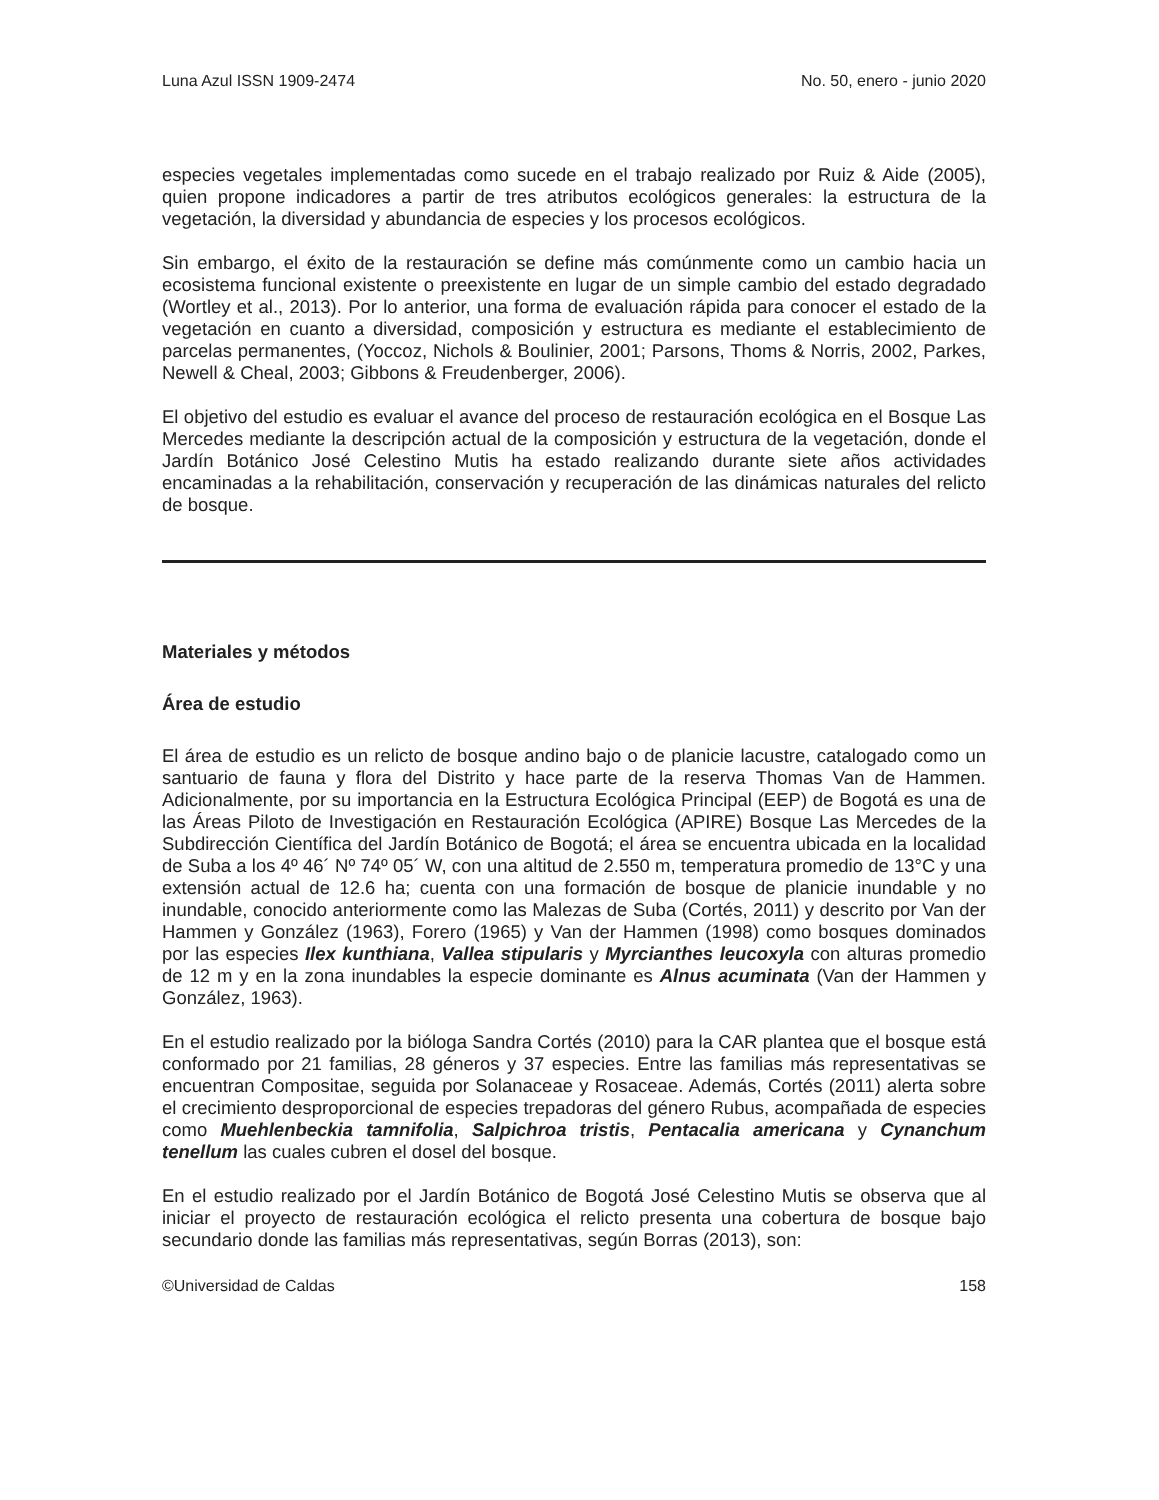Luna Azul ISSN 1909-2474 No. 50, enero - junio 2020
especies vegetales implementadas como sucede en el trabajo realizado por Ruiz & Aide (2005), quien propone indicadores a partir de tres atributos ecológicos generales: la estructura de la vegetación, la diversidad y abundancia de especies y los procesos ecológicos.
Sin embargo, el éxito de la restauración se define más comúnmente como un cambio hacia un ecosistema funcional existente o preexistente en lugar de un simple cambio del estado degradado (Wortley et al., 2013). Por lo anterior, una forma de evaluación rápida para conocer el estado de la vegetación en cuanto a diversidad, composición y estructura es mediante el establecimiento de parcelas permanentes, (Yoccoz, Nichols & Boulinier, 2001; Parsons, Thoms & Norris, 2002, Parkes, Newell & Cheal, 2003; Gibbons & Freudenberger, 2006).
El objetivo del estudio es evaluar el avance del proceso de restauración ecológica en el Bosque Las Mercedes mediante la descripción actual de la composición y estructura de la vegetación, donde el Jardín Botánico José Celestino Mutis ha estado realizando durante siete años actividades encaminadas a la rehabilitación, conservación y recuperación de las dinámicas naturales del relicto de bosque.
Materiales y métodos
Área de estudio
El área de estudio es un relicto de bosque andino bajo o de planicie lacustre, catalogado como un santuario de fauna y flora del Distrito y hace parte de la reserva Thomas Van de Hammen. Adicionalmente, por su importancia en la Estructura Ecológica Principal (EEP) de Bogotá es una de las Áreas Piloto de Investigación en Restauración Ecológica (APIRE) Bosque Las Mercedes de la Subdirección Científica del Jardín Botánico de Bogotá; el área se encuentra ubicada en la localidad de Suba a los 4º 46´ Nº 74º 05´ W, con una altitud de 2.550 m, temperatura promedio de 13°C y una extensión actual de 12.6 ha; cuenta con una formación de bosque de planicie inundable y no inundable, conocido anteriormente como las Malezas de Suba (Cortés, 2011) y descrito por Van der Hammen y González (1963), Forero (1965) y Van der Hammen (1998) como bosques dominados por las especies Ilex kunthiana, Vallea stipularis y Myrcianthes leucoxyla con alturas promedio de 12 m y en la zona inundables la especie dominante es Alnus acuminata (Van der Hammen y González, 1963).
En el estudio realizado por la bióloga Sandra Cortés (2010) para la CAR plantea que el bosque está conformado por 21 familias, 28 géneros y 37 especies. Entre las familias más representativas se encuentran Compositae, seguida por Solanaceae y Rosaceae. Además, Cortés (2011) alerta sobre el crecimiento desproporcional de especies trepadoras del género Rubus, acompañada de especies como Muehlenbeckia tamnifolia, Salpichroa tristis, Pentacalia americana y Cynanchum tenellum las cuales cubren el dosel del bosque.
En el estudio realizado por el Jardín Botánico de Bogotá José Celestino Mutis se observa que al iniciar el proyecto de restauración ecológica el relicto presenta una cobertura de bosque bajo secundario donde las familias más representativas, según Borras (2013), son:
©Universidad de Caldas 158